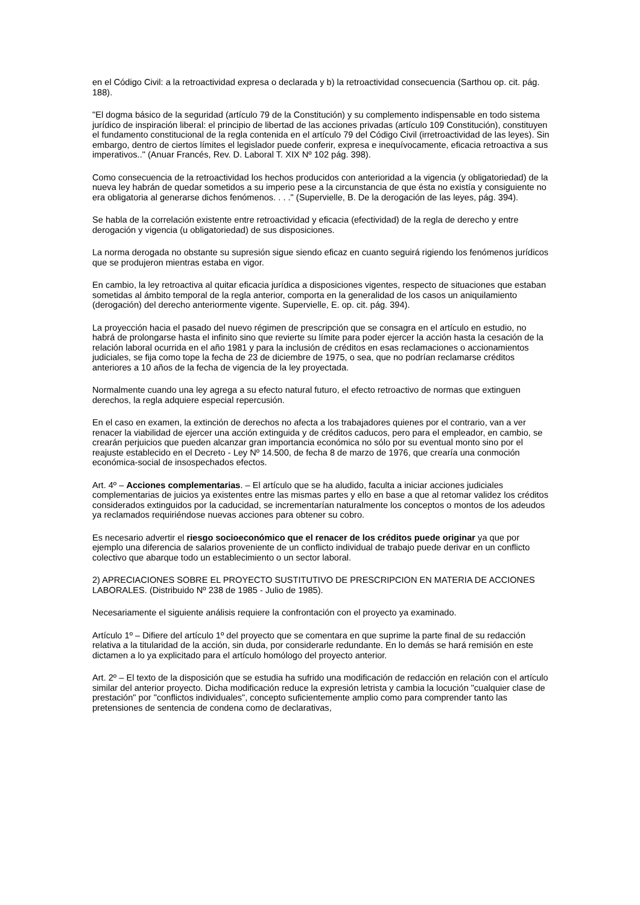en el Código Civil: a la retroactividad expresa o declarada y b) la retroactividad consecuencia (Sarthou op. cit. pág. 188).
"El dogma básico de la seguridad (artículo 79 de la Constitución) y su complemento indispensable en todo sistema jurídico de inspiración liberal: el principio de libertad de las acciones privadas (artículo 109 Constitución), constituyen el fundamento constitucional de la regla contenida en el artículo 79 del Código Civil (irretroactividad de las leyes). Sin embargo, dentro de ciertos límites el legislador puede conferir, expresa e inequívocamente, eficacia retroactiva a sus imperativos.." (Anuar Francés, Rev. D. Laboral T. XIX Nº 102 pág. 398).
Como consecuencia de la retroactividad los hechos producidos con anterioridad a la vigencia (y obligatoriedad) de la nueva ley habrán de quedar sometidos a su imperio pese a la circunstancia de que ésta no existía y consiguiente no era obligatoria al generarse dichos fenómenos. . . ." (Supervielle, B. De la derogación de las leyes, pág. 394).
Se habla de la correlación existente entre retroactividad y eficacia (efectividad) de la regla de derecho y entre derogación y vigencia (u obligatoriedad) de sus disposiciones.
La norma derogada no obstante su supresión sigue siendo eficaz en cuanto seguirá rigiendo los fenómenos jurídicos que se produjeron mientras estaba en vigor.
En cambio, la ley retroactiva al quitar eficacia jurídica a disposiciones vigentes, respecto de situaciones que estaban sometidas al ámbito temporal de la regla anterior, comporta en la generalidad de los casos un aniquilamiento (derogación) del derecho anteriormente vigente. Supervielle, E. op. cit. pág. 394).
La proyección hacia el pasado del nuevo régimen de prescripción que se consagra en el artículo en estudio, no habrá de prolongarse hasta el infinito sino que revierte su límite para poder ejercer la acción hasta la cesación de la relación laboral ocurrida en el año 1981 y para la inclusión de créditos en esas reclamaciones o accionamientos judiciales, se fija como tope la fecha de 23 de diciembre de 1975, o sea, que no podrían reclamarse créditos anteriores a 10 años de la fecha de vigencia de la ley proyectada.
Normalmente cuando una ley agrega a su efecto natural futuro, el efecto retroactivo de normas que extinguen derechos, la regla adquiere especial repercusión.
En el caso en examen, la extinción de derechos no afecta a los trabajadores quienes por el contrario, van a ver renacer la viabilidad de ejercer una acción extinguida y de créditos caducos, pero para el empleador, en cambio, se crearán perjuicios que pueden alcanzar gran importancia económica no sólo por su eventual monto sino por el reajuste establecido en el Decreto - Ley Nº 14.500, de fecha 8 de marzo de 1976, que crearía una conmoción económica-social de insospechados efectos.
Art. 4º – Acciones complementarias. – El artículo que se ha aludido, faculta a iniciar acciones judiciales complementarias de juicios ya existentes entre las mismas partes y ello en base a que al retomar validez los créditos considerados extinguidos por la caducidad, se incrementarían naturalmente los conceptos o montos de los adeudos ya reclamados requiriéndose nuevas acciones para obtener su cobro.
Es necesario advertir el riesgo socioeconómico que el renacer de los créditos puede originar ya que por ejemplo una diferencia de salarios proveniente de un conflicto individual de trabajo puede derivar en un conflicto colectivo que abarque todo un establecimiento o un sector laboral.
2) APRECIACIONES SOBRE EL PROYECTO SUSTITUTIVO DE PRESCRIPCION EN MATERIA DE ACCIONES LABORALES. (Distribuido Nº 238 de 1985 - Julio de 1985).
Necesariamente el siguiente análisis requiere la confrontación con el proyecto ya examinado.
Artículo 1º – Difiere del artículo 1º del proyecto que se comentara en que suprime la parte final de su redacción relativa a la titularidad de la acción, sin duda, por considerarle redundante. En lo demás se hará remisión en este dictamen a lo ya explicitado para el artículo homólogo del proyecto anterior.
Art. 2º – El texto de la disposición que se estudia ha sufrido una modificación de redacción en relación con el artículo similar del anterior proyecto. Dicha modificación reduce la expresión letrista y cambia la locución "cualquier clase de prestación" por "conflictos individuales", concepto suficientemente amplio como para comprender tanto las pretensiones de sentencia de condena como de declarativas,